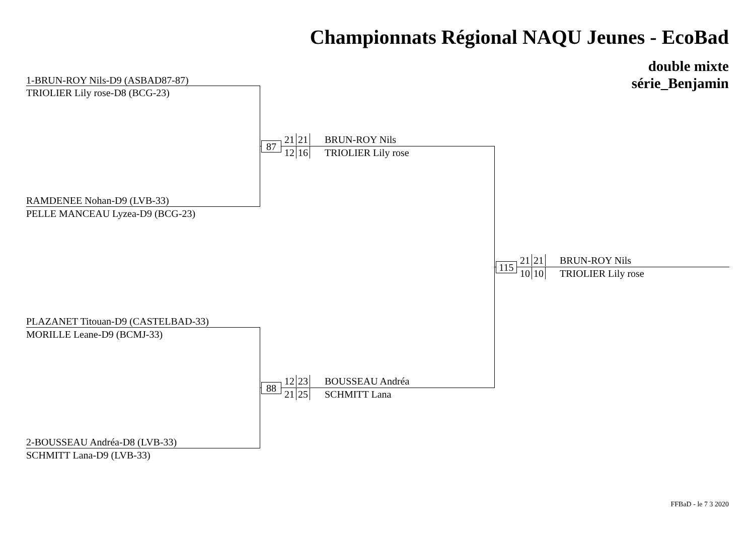Championnats Régional NAQU Jeunes - EcoBad
double mixte
série_Benjamin
1-BRUN-ROY Nils-D9 (ASBAD87-87)
TRIOLIER Lily rose-D8 (BCG-23)
RAMDENEE Nohan-D9 (LVB-33)
PELLE MANCEAU Lyzea-D9 (BCG-23)
87
21 21
12 16
BRUN-ROY Nils
TRIOLIER Lily rose
PLAZANET Titouan-D9 (CASTELBAD-33)
MORILLE Leane-D9 (BCMJ-33)
2-BOUSSEAU Andréa-D8 (LVB-33)
SCHMITT Lana-D9 (LVB-33)
88
12 23
21 25
BOUSSEAU Andréa
SCHMITT Lana
115
21 21
10 10
BRUN-ROY Nils
TRIOLIER Lily rose
FFBaD - le 7 3 2020